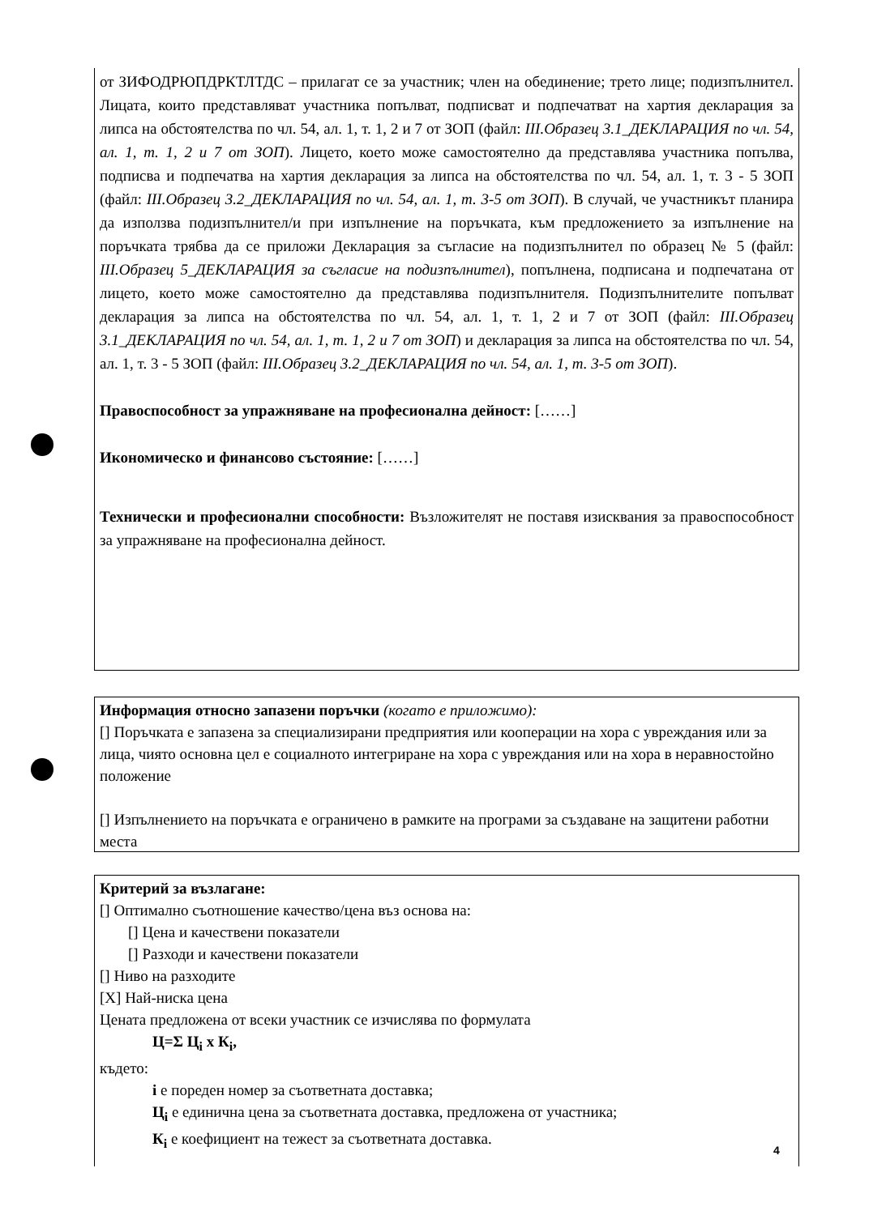от ЗИФОДРЮПДРКТЛТДС – прилагат се за участник; член на обединение; трето лице; подизпълнител. Лицата, които представляват участника попълват, подписват и подпечатват на хартия декларация за липса на обстоятелства по чл. 54, ал. 1, т. 1, 2 и 7 от ЗОП (файл: III.Образец 3.1_ДЕКЛАРАЦИЯ по чл. 54, ал. 1, т. 1, 2 и 7 от ЗОП). Лицето, което може самостоятелно да представлява участника попълва, подписва и подпечатва на хартия декларация за липса на обстоятелства по чл. 54, ал. 1, т. 3 - 5 ЗОП (файл: III.Образец 3.2_ДЕКЛАРАЦИЯ по чл. 54, ал. 1, т. 3-5 от ЗОП). В случай, че участникът планира да използва подизпълнител/и при изпълнение на поръчката, към предложението за изпълнение на поръчката трябва да се приложи Декларация за съгласие на подизпълнител по образец № 5 (файл: III.Образец 5_ДЕКЛАРАЦИЯ за съгласие на подизпълнител), попълнена, подписана и подпечатана от лицето, което може самостоятелно да представлява подизпълнителя. Подизпълнителите попълват декларация за липса на обстоятелства по чл. 54, ал. 1, т. 1, 2 и 7 от ЗОП (файл: III.Образец 3.1_ДЕКЛАРАЦИЯ по чл. 54, ал. 1, т. 1, 2 и 7 от ЗОП) и декларация за липса на обстоятелства по чл. 54, ал. 1, т. 3 - 5 ЗОП (файл: III.Образец 3.2_ДЕКЛАРАЦИЯ по чл. 54, ал. 1, т. 3-5 от ЗОП).
Правоспособност за упражняване на професионална дейност: [……]
Икономическо и финансово състояние: [……]
Технически и професионални способности: Възложителят не поставя изисквания за правоспособност за упражняване на професионална дейност.
Информация относно запазени поръчки (когато е приложимо):
[] Поръчката е запазена за специализирани предприятия или кооперации на хора с увреждания или за лица, чиято основна цел е социалното интегриране на хора с увреждания или на хора в неравностойно положение
[] Изпълнението на поръчката е ограничено в рамките на програми за създаване на защитени работни места
Критерий за възлагане:
[] Оптимално съотношение качество/цена въз основа на:
[] Цена и качествени показатели
[] Разходи и качествени показатели
[] Ниво на разходите
[X] Най-ниска цена
Цената предложена от всеки участник се изчислява по формулата
Ц=Σ Ц<sub>i</sub> x К<sub>i</sub>,
където:
i е пореден номер за съответната доставка;
Ц<sub>i</sub> е единична цена за съответната доставка, предложена от участника;
К<sub>i</sub> е коефициент на тежест за съответната доставка.
4